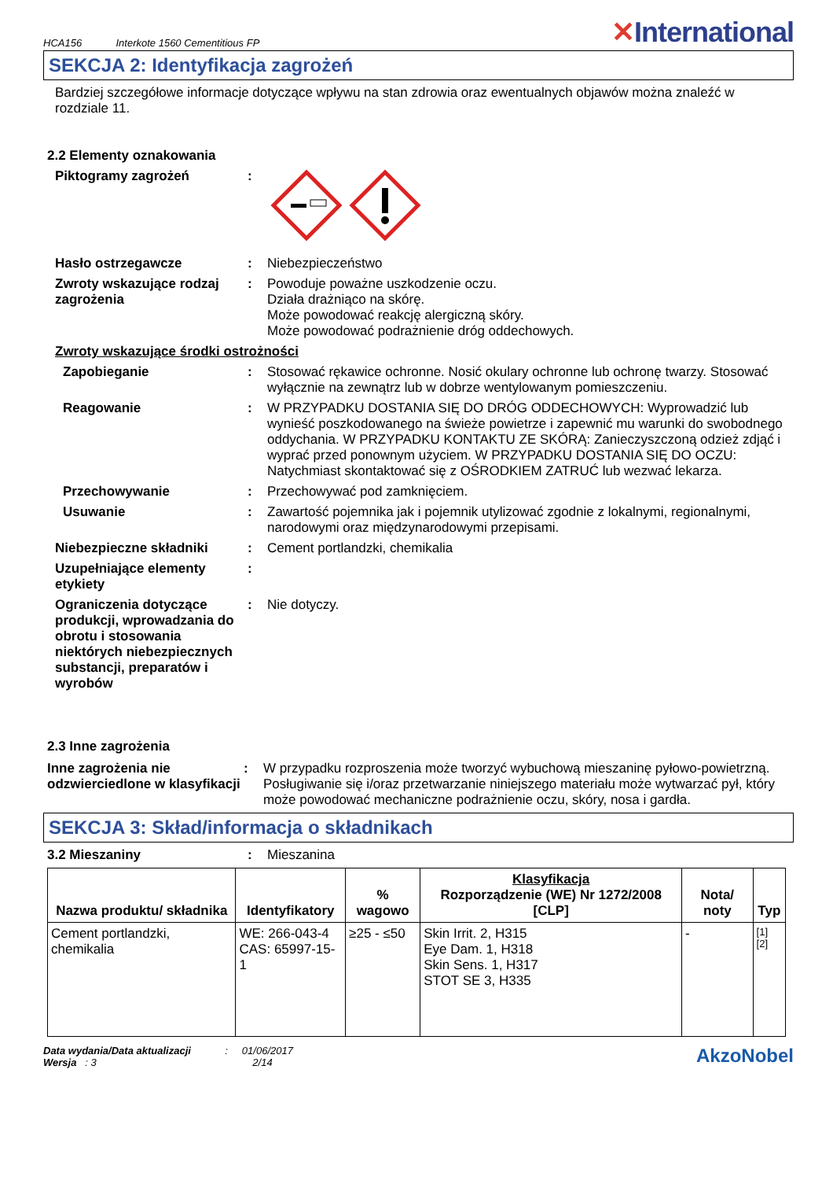HCA156 Interkote 1560 Cementitious FP
✕International
SEKCJA 2: Identyfikacja zagrożeń
Bardziej szczegółowe informacje dotyczące wpływu na stan zdrowia oraz ewentualnych objawów można znaleźć w rozdziale 11.
2.2 Elementy oznakowania
Piktogramy zagrożeń :
Hasło ostrzegawcze : Niebezpieczeństwo
Zwroty wskazujące rodzaj zagrożenia
: Powoduje poważne uszkodzenie oczu.
Działa drażniąco na skórę.
Może powodować reakcję alergiczną skóry.
Może powodować podrażnienie dróg oddechowych.
Zwroty wskazujące środki ostrożności
Zapobieganie : Stosować rękawice ochronne. Nosić okulary ochronne lub ochronę twarzy. Stosować wyłącznie na zewnątrz lub w dobrze wentylowanym pomieszczeniu.
Reagowanie : W PRZYPADKU DOSTANIA SIĘ DO DRÓG ODDECHOWYCH: Wyprowadzić lub wynieść poszkodowanego na świeże powietrze i zapewnić mu warunki do swobodnego oddychania. W PRZYPADKU KONTAKTU ZE SKÓRĄ: Zanieczyszczoną odzież zdjąć i wyprać przed ponownym użyciem. W PRZYPADKU DOSTANIA SIĘ DO OCZU: Natychmiast skontaktować się z OŚRODKIEM ZATRUĆ lub wezwać lekarza.
Przechowywanie : Przechowywać pod zamknięciem.
Usuwanie : Zawartość pojemnika jak i pojemnik utylizować zgodnie z lokalnymi, regionalnymi, narodowymi oraz międzynarodowymi przepisami.
Niebezpieczne składniki : Cement portlandzki, chemikalia
Uzupełniające elementy etykiety
:
Ograniczenia dotyczące produkcji, wprowadzania do obrotu i stosowania niektórych niebezpiecznych substancji, preparatów i wyrobów
: Nie dotyczy.
2.3 Inne zagrożenia
Inne zagrożenia nie odzwierciedlone w klasyfikacji
: W przypadku rozproszenia może tworzyć wybuchową mieszaninę pyłowo-powietrzną. Posługiwanie się i/oraz przetwarzanie niniejszego materiału może wytwarzać pył, który może powodować mechaniczne podrażnienie oczu, skóry, nosa i gardła.
SEKCJA 3: Skład/informacja o składnikach
3.2 Mieszaniny : Mieszanina
| Nazwa produktu/ składnika | Identyfikatory | % wagowo | Klasyfikacja Rozporządzenie (WE) Nr 1272/2008 [CLP] | Nota/ noty | Typ |
| --- | --- | --- | --- | --- | --- |
| Cement portlandzki, chemikalia | WE: 266-043-4 CAS: 65997-15-1 | ≥25 - ≤50 | Skin Irrit. 2, H315 Eye Dam. 1, H318 Skin Sens. 1, H317 STOT SE 3, H335 | - | [1] [2] |
Data wydania/Data aktualizacji : 01/06/2017
Wersja : 3 2/14
AkzoNobel